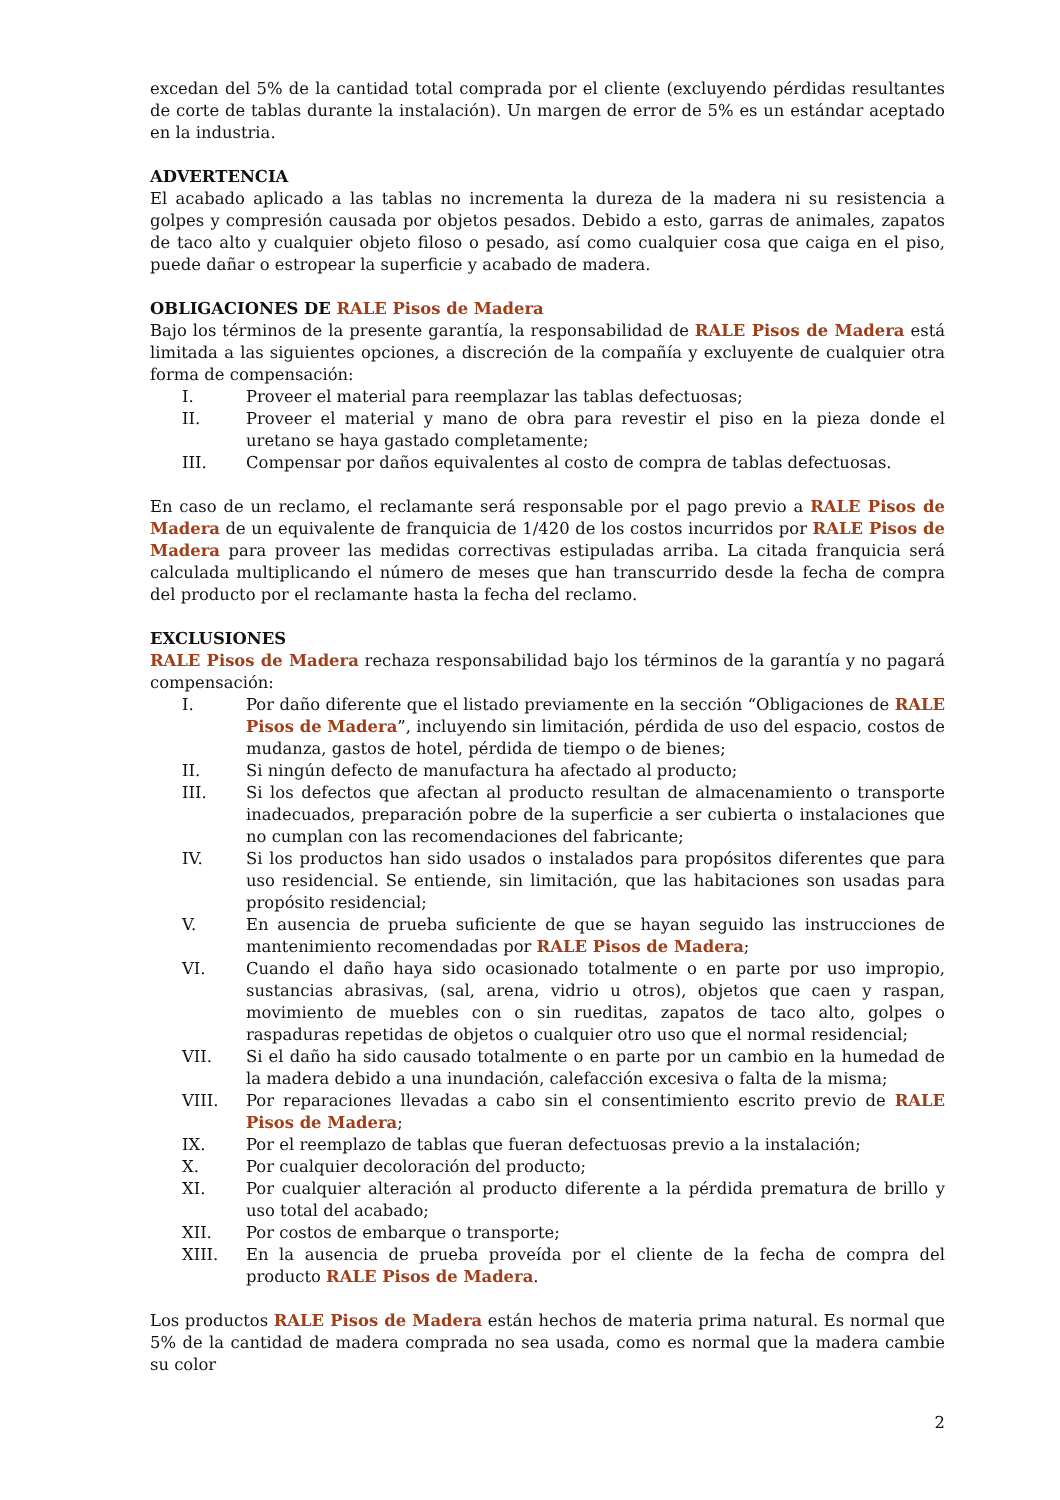excedan del 5% de la cantidad total comprada por el cliente (excluyendo pérdidas resultantes de corte de tablas durante la instalación). Un margen de error de 5% es un estándar aceptado en la industria.
ADVERTENCIA
El acabado aplicado a las tablas no incrementa la dureza de la madera ni su resistencia a golpes y compresión causada por objetos pesados. Debido a esto, garras de animales, zapatos de taco alto y cualquier objeto filoso o pesado, así como cualquier cosa que caiga en el piso, puede dañar o estropear la superficie y acabado de madera.
OBLIGACIONES DE RALE Pisos de Madera
Bajo los términos de la presente garantía, la responsabilidad de RALE Pisos de Madera está limitada a las siguientes opciones, a discreción de la compañía y excluyente de cualquier otra forma de compensación:
I. Proveer el material para reemplazar las tablas defectuosas;
II. Proveer el material y mano de obra para revestir el piso en la pieza donde el uretano se haya gastado completamente;
III. Compensar por daños equivalentes al costo de compra de tablas defectuosas.
En caso de un reclamo, el reclamante será responsable por el pago previo a RALE Pisos de Madera de un equivalente de franquicia de 1/420 de los costos incurridos por RALE Pisos de Madera para proveer las medidas correctivas estipuladas arriba. La citada franquicia será calculada multiplicando el número de meses que han transcurrido desde la fecha de compra del producto por el reclamante hasta la fecha del reclamo.
EXCLUSIONES
RALE Pisos de Madera rechaza responsabilidad bajo los términos de la garantía y no pagará compensación:
I. Por daño diferente que el listado previamente en la sección “Obligaciones de RALE Pisos de Madera”, incluyendo sin limitación, pérdida de uso del espacio, costos de mudanza, gastos de hotel, pérdida de tiempo o de bienes;
II. Si ningún defecto de manufactura ha afectado al producto;
III. Si los defectos que afectan al producto resultan de almacenamiento o transporte inadecuados, preparación pobre de la superficie a ser cubierta o instalaciones que no cumplan con las recomendaciones del fabricante;
IV. Si los productos han sido usados o instalados para propósitos diferentes que para uso residencial. Se entiende, sin limitación, que las habitaciones son usadas para propósito residencial;
V. En ausencia de prueba suficiente de que se hayan seguido las instrucciones de mantenimiento recomendadas por RALE Pisos de Madera;
VI. Cuando el daño haya sido ocasionado totalmente o en parte por uso impropio, sustancias abrasivas, (sal, arena, vidrio u otros), objetos que caen y raspan, movimiento de muebles con o sin rueditas, zapatos de taco alto, golpes o raspaduras repetidas de objetos o cualquier otro uso que el normal residencial;
VII. Si el daño ha sido causado totalmente o en parte por un cambio en la humedad de la madera debido a una inundación, calefacción excesiva o falta de la misma;
VIII. Por reparaciones llevadas a cabo sin el consentimiento escrito previo de RALE Pisos de Madera;
IX. Por el reemplazo de tablas que fueran defectuosas previo a la instalación;
X. Por cualquier decoloración del producto;
XI. Por cualquier alteración al producto diferente a la pérdida prematura de brillo y uso total del acabado;
XII. Por costos de embarque o transporte;
XIII. En la ausencia de prueba proveída por el cliente de la fecha de compra del producto RALE Pisos de Madera.
Los productos RALE Pisos de Madera están hechos de materia prima natural. Es normal que 5% de la cantidad de madera comprada no sea usada, como es normal que la madera cambie su color
2